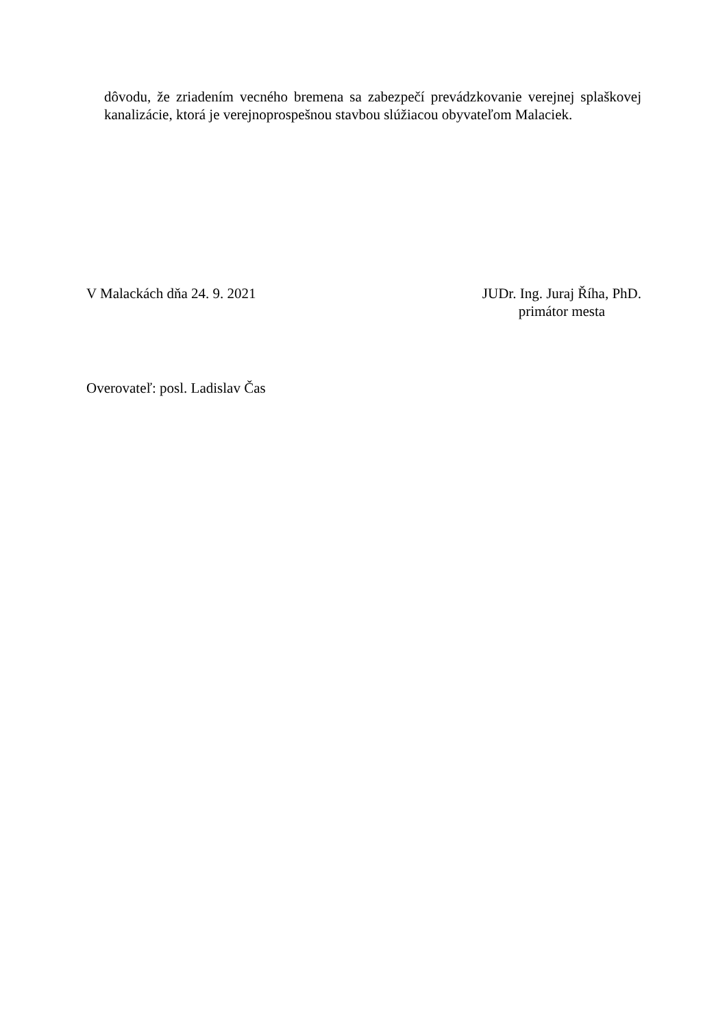dôvodu, že zriadením vecného bremena sa zabezpečí prevádzkovanie verejnej splaškovej kanalizácie, ktorá je verejnoprospešnou stavbou slúžiacou obyvateľom Malaciek.
V Malackách dňa 24. 9. 2021 JUDr. Ing. Juraj Říha, PhD.
primátor mesta
Overovateľ: posl. Ladislav Čas